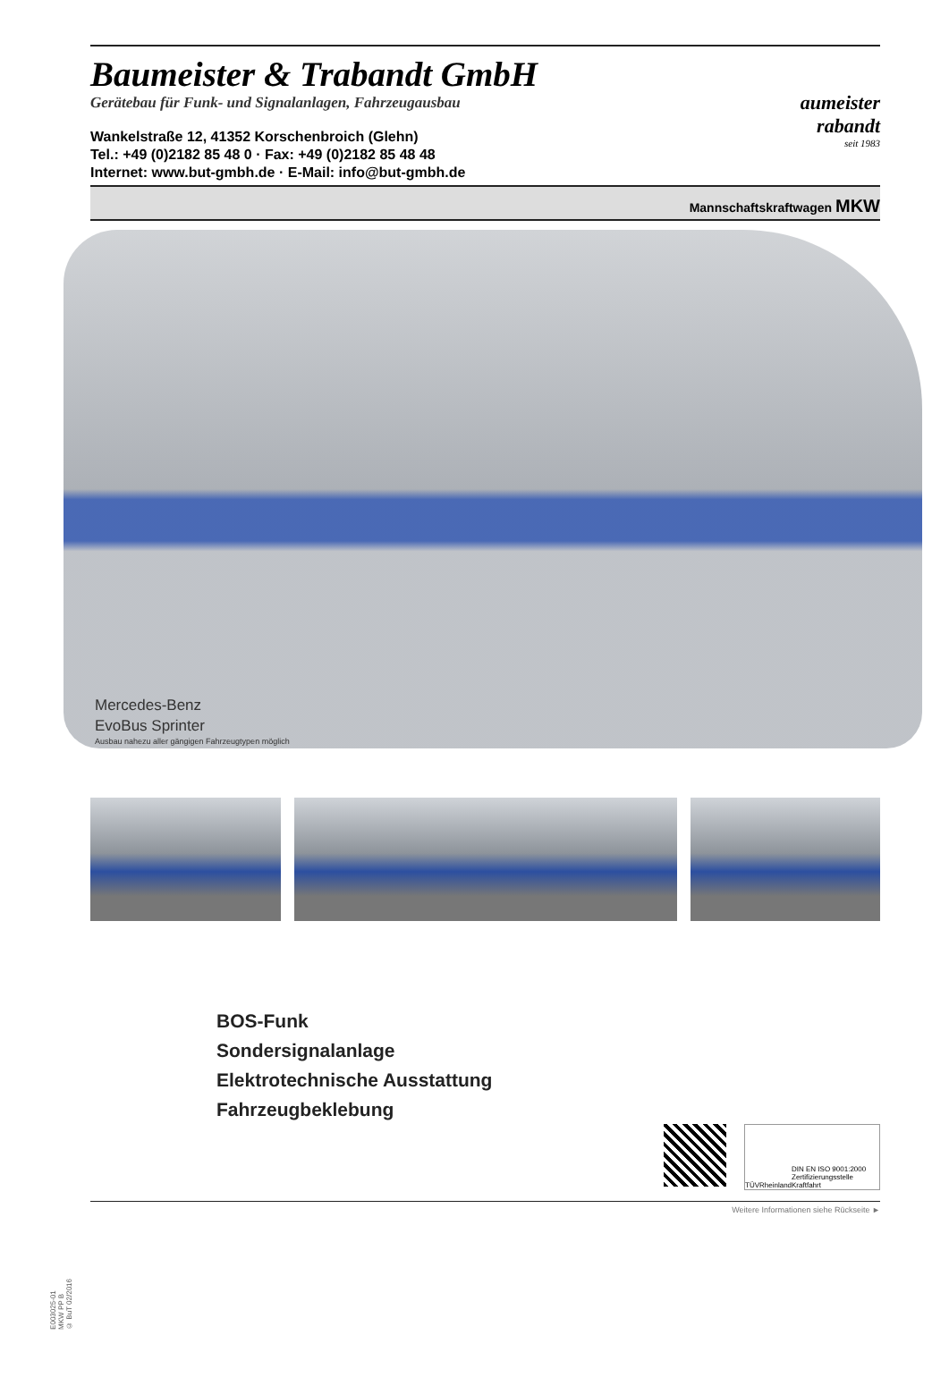Baumeister & Trabandt GmbH
Gerätebau für Funk- und Signalanlagen, Fahrzeugausbau
Wankelstraße 12, 41352 Korschenbroich (Glehn)
Tel.: +49 (0)2182 85 48 0 · Fax: +49 (0)2182 85 48 48
Internet: www.but-gmbh.de · E-Mail: info@but-gmbh.de
aumeister
rabandt
seit 1983
Mannschaftskraftwagen MKW
Mercedes-Benz
EvoBus Sprinter
Ausbau nahezu aller gängigen Fahrzeugtypen möglich
BOS-Funk
Sondersignalanlage
Elektrotechnische Ausstattung
Fahrzeugbeklebung
TÜVRheinland DIN EN ISO 9001:2000
Zertifizierungsstelle Kraftfahrt
Weitere Informationen siehe Rückseite ►
E003025-01
MKW PP B
© BuT 02/2016